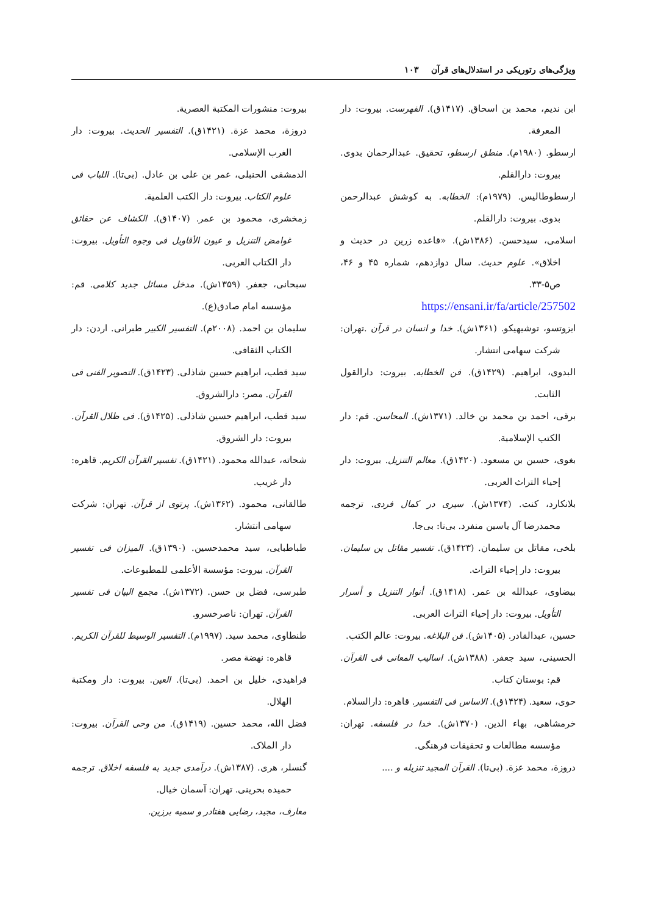ویژگی‌های رتوریکی در استدلال‌های قرآن ۱۰۳
ابن نديم، محمد بن اسحاق. (۱۴۱۷ق). الفهرست. بيروت: دار المعرفة.
ارسطو. (۱۹۸۰م). منطق ارسطو، تحقیق. عبدالرحمان بدوی. بیروت: دارالقلم.
ارسطوطاليس. (۱۹۷۹م): الخطابه. به کوشش عبدالرحمن بدوی. بیروت: دارالقلم.
اسلامی، سیدحسن. (۱۳۸۶ش). «قاعده زرین در حدیث و اخلاق». علوم حدیث. سال دوازدهم، شماره ۴۵ و ۴۶، ص۵-۳۳.
https://ensani.ir/fa/article/257502
ایزوتسو، توشیهیکو. (۱۳۶۱ش). خدا و انسان در قرآن .تهران: شرکت سهامی انتشار.
البدوی، ابراهیم. (۱۴۲۹ق). فن الخطابه. بیروت: دارالقول الثابت.
برقی، احمد بن محمد بن خالد. (۱۳۷۱ش). المحاسن. قم: دار الکتب الإسلامیة.
بغوی، حسین بن مسعود. (۱۴۲۰ق). معالم التنزیل. بیروت: دار إحیاء التراث العربی.
بلانکارد، کنت. (۱۳۷۴ش). سیری در کمال فردی. ترجمه محمدرضا آل یاسین منفرد. بی‌نا: بی‌جا.
بلخی، مقاتل بن سلیمان. (۱۴۲۳ق). تفسیر مقاتل بن سلیمان. بیروت: دار إحیاء التراث.
بیضاوی، عبدالله بن عمر. (۱۴۱۸ق). أنوار التنزیل و أسرار التأویل. بیروت: دار إحیاء التراث العربی.
حسین، عبدالقادر. (۱۴۰۵ش). فن البلاغه. بیروت: عالم الکتب.
الحسینی، سید جعفر. (۱۳۸۸ش). اسالیب المعانی فی القرآن. قم: بوستان کتاب.
حوی، سعید. (۱۴۲۴ق). الاساس فی التفسیر. قاهره: دارالسلام.
خرمشاهی، بهاء الدین. (۱۳۷۰ش). خدا در فلسفه. تهران: مؤسسه مطالعات و تحقیقات فرهنگی.
دروزة، محمد عزة. (بی‌تا). القرآن المجید تنزیله و ....
بيروت: منشورات المكتبة العصرية.
دروزة، محمد عزة. (۱۴۲۱ق). التفسیر الحدیث. بیروت: دار الغرب الإسلامی.
الدمشقی الحنبلی، عمر بن علی بن عادل. (بی‌تا). اللباب فی علوم الکتاب. بیروت: دار الکتب العلمیة.
زمخشری، محمود بن عمر. (۱۴۰۷ق). الکشاف عن حقائق غوامض التنزیل و عیون الأقاویل فی وجوه التأویل. بیروت: دار الکتاب العربی.
سبحانی، جعفر. (۱۳۵۹ش). مدخل مسائل جدید کلامی. قم: مؤسسه امام صادق(ع).
سلیمان بن احمد. (۲۰۰۸م). التفسیر الکبیر طبرانی. اردن: دار الکتاب الثقافی.
سید قطب، ابراهیم حسین شاذلی. (۱۴۲۳ق). التصویر الفنی فی القرآن. مصر: دارالشروق.
سید قطب، ابراهیم حسین شاذلی. (۱۴۲۵ق). فی ظلال القرآن. بیروت: دار الشروق.
شحاته، عبدالله محمود. (۱۴۲۱ق). تفسیر القرآن الکریم. قاهره: دار غریب.
طالقانی، محمود. (۱۳۶۲ش). پرتوی از قرآن. تهران: شرکت سهامی انتشار.
طباطبایی، سید محمدحسین. (۱۳۹۰ق). المیزان فی تفسیر القرآن. بیروت: مؤسسة الأعلمی للمطبوعات.
طبرسی، فضل بن حسن. (۱۳۷۲ش). مجمع البیان فی تفسیر القرآن. تهران: ناصرخسرو.
طنطاوی، محمد سید. (۱۹۹۷م). التفسیر الوسیط للقرآن الکریم. قاهره: نهضة مصر.
فراهیدی، خلیل بن احمد. (بی‌تا). العین. بیروت: دار ومکتبة الهلال.
فضل الله، محمد حسین. (۱۴۱۹ق). من وحی القرآن. بیروت: دار الملاک.
گنسلر، هری. (۱۳۸۷ش). درآمدی جدید به فلسفه اخلاق. ترجمه حمیده بحرینی. تهران: آسمان خیال.
معارف، مجید، رضایی هفتادر و سمیه برزین.